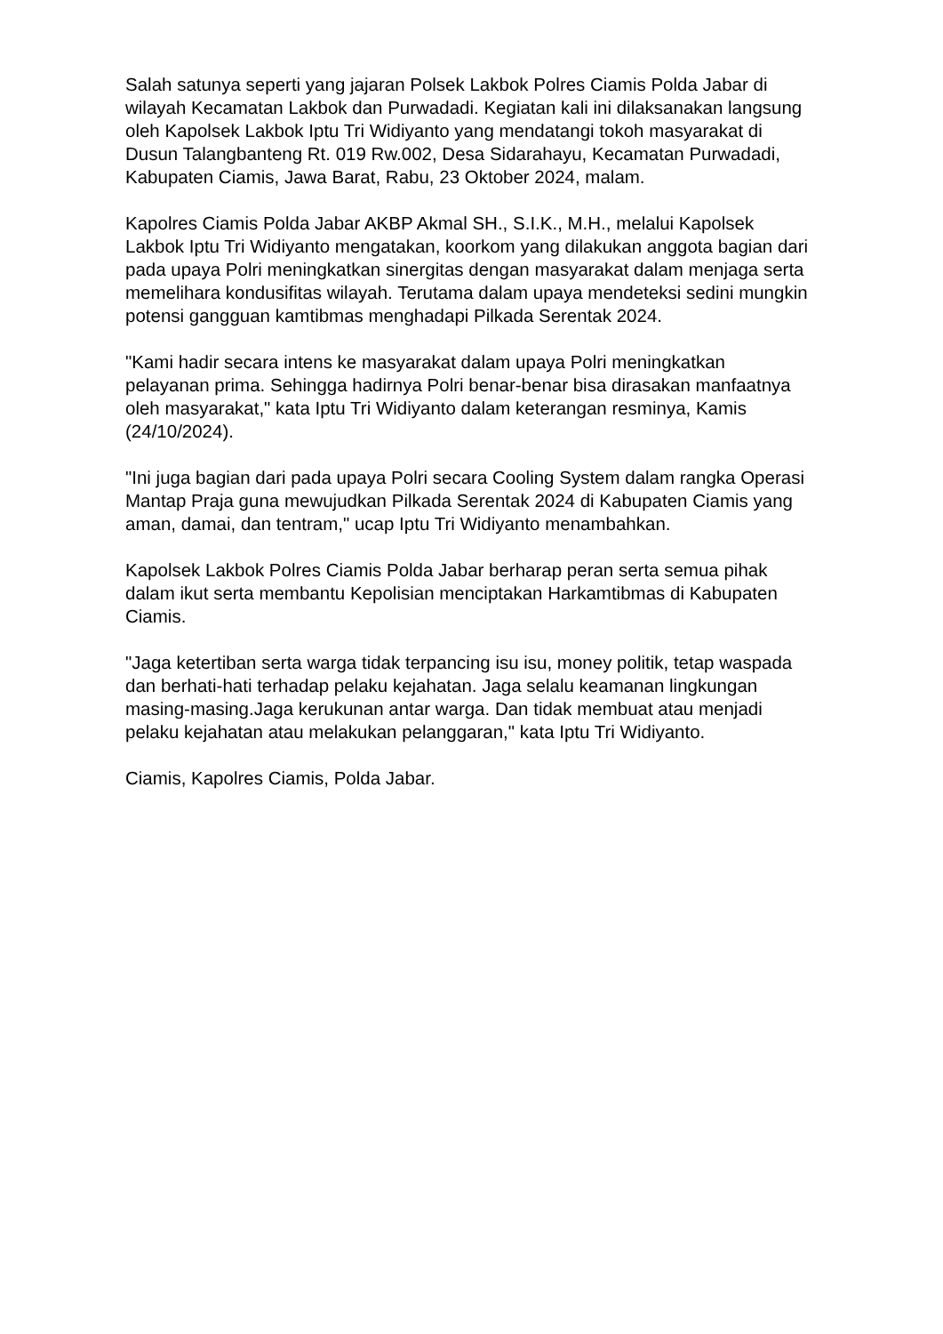Salah satunya seperti yang jajaran Polsek Lakbok Polres Ciamis Polda Jabar di wilayah Kecamatan Lakbok dan Purwadadi. Kegiatan kali ini dilaksanakan langsung oleh Kapolsek Lakbok Iptu Tri Widiyanto yang mendatangi tokoh masyarakat di Dusun Talangbanteng Rt. 019 Rw.002, Desa Sidarahayu, Kecamatan Purwadadi, Kabupaten Ciamis, Jawa Barat, Rabu, 23 Oktober 2024, malam.
Kapolres Ciamis Polda Jabar AKBP Akmal SH., S.I.K., M.H., melalui Kapolsek Lakbok Iptu Tri Widiyanto mengatakan, koorkom yang dilakukan anggota bagian dari pada upaya Polri meningkatkan sinergitas dengan masyarakat dalam menjaga serta memelihara kondusifitas wilayah. Terutama dalam upaya mendeteksi sedini mungkin potensi gangguan kamtibmas menghadapi Pilkada Serentak 2024.
"Kami hadir secara intens ke masyarakat dalam upaya Polri meningkatkan pelayanan prima. Sehingga hadirnya Polri benar-benar bisa dirasakan manfaatnya oleh masyarakat," kata Iptu Tri Widiyanto dalam keterangan resminya, Kamis (24/10/2024).
"Ini juga bagian dari pada upaya Polri secara Cooling System dalam rangka Operasi Mantap Praja guna mewujudkan Pilkada Serentak 2024 di Kabupaten Ciamis yang aman, damai, dan tentram," ucap Iptu Tri Widiyanto menambahkan.
Kapolsek Lakbok Polres Ciamis Polda Jabar berharap peran serta semua pihak dalam ikut serta membantu Kepolisian menciptakan Harkamtibmas di Kabupaten Ciamis.
"Jaga ketertiban serta warga tidak terpancing isu isu, money politik, tetap waspada dan berhati-hati terhadap pelaku kejahatan. Jaga selalu keamanan lingkungan masing-masing.Jaga kerukunan antar warga. Dan tidak membuat atau menjadi pelaku kejahatan atau melakukan pelanggaran," kata Iptu Tri Widiyanto.
Ciamis, Kapolres Ciamis, Polda Jabar.